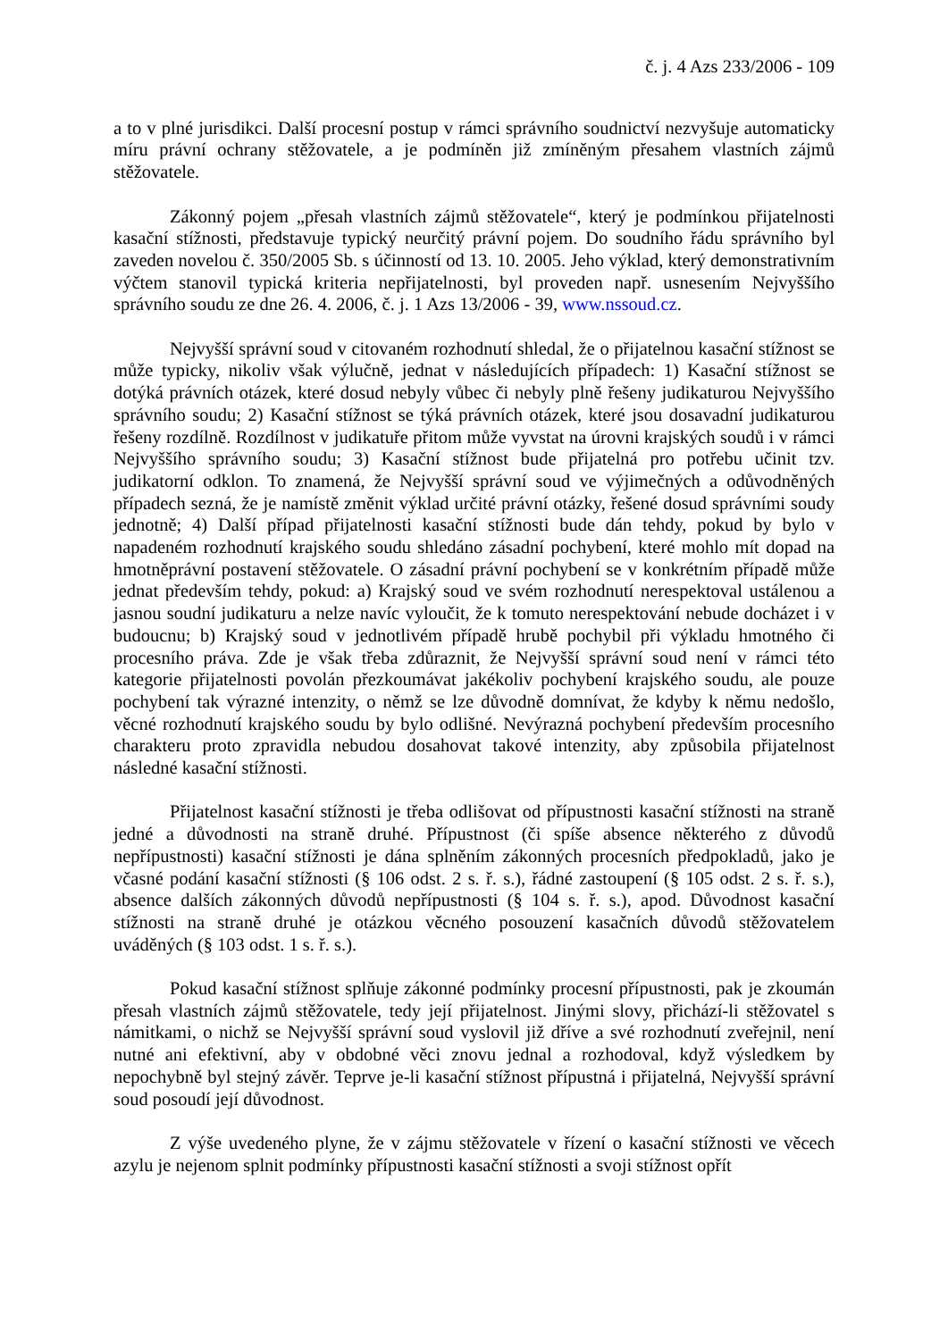č. j. 4 Azs 233/2006 - 109
a to v plné jurisdikci. Další procesní postup v rámci správního soudnictví nezvyšuje automaticky míru právní ochrany stěžovatele, a je podmíněn již zmíněným přesahem vlastních zájmů stěžovatele.
Zákonný pojem „přesah vlastních zájmů stěžovatele“, který je podmínkou přijatelnosti kasační stížnosti, představuje typický neurčitý právní pojem. Do soudního řádu správního byl zaveden novelou č. 350/2005 Sb. s účinností od 13. 10. 2005. Jeho výklad, který demonstrativním výčtem stanovil typická kriteria nepřijatelnosti, byl proveden např. usnesením Nejvyššího správního soudu ze dne 26. 4. 2006, č. j. 1 Azs 13/2006 - 39, www.nssoud.cz.
Nejvyšší správní soud v citovaném rozhodnutí shledal, že o přijatelnou kasační stížnost se může typicky, nikoliv však výlučně, jednat v následujících případech: 1) Kasační stížnost se dotýká právních otázek, které dosud nebyly vůbec či nebyly plně řešeny judikaturou Nejvyššího správního soudu; 2) Kasační stížnost se týká právních otázek, které jsou dosavadní judikaturou řešeny rozdílně. Rozdílnost v judikatuře přitom může vyvstat na úrovni krajských soudů i v rámci Nejvyššího správního soudu; 3) Kasační stížnost bude přijatelná pro potřebu učinit tzv. judikatorní odklon. To znamená, že Nejvyšší správní soud ve výjimečných a odůvodněných případech sezná, že je namístě změnit výklad určité právní otázky, řešené dosud správními soudy jednotně; 4) Další případ přijatelnosti kasační stížnosti bude dán tehdy, pokud by bylo v napadeném rozhodnutí krajského soudu shledáno zásadní pochybení, které mohlo mít dopad na hmotněprávní postavení stěžovatele. O zásadní právní pochybení se v konkrétním případě může jednat především tehdy, pokud: a) Krajský soud ve svém rozhodnutí nerespektoval ustálenou a jasnou soudní judikaturu a nelze navíc vyloučit, že k tomuto nerespektování nebude docházet i v budoucnu; b) Krajský soud v jednotlivém případě hrubě pochybil při výkladu hmotného či procesního práva. Zde je však třeba zdůraznit, že Nejvyšší správní soud není v rámci této kategorie přijatelnosti povolán přezkoumávat jakékoliv pochybení krajského soudu, ale pouze pochybení tak výrazné intenzity, o němž se lze důvodně domnívat, že kdyby k němu nedošlo, věcné rozhodnutí krajského soudu by bylo odlišné. Nevýrazná pochybení především procesního charakteru proto zpravidla nebudou dosahovat takové intenzity, aby způsobila přijatelnost následné kasační stížnosti.
Přijatelnost kasační stížnosti je třeba odlišovat od přípustnosti kasační stížnosti na straně jedné a důvodnosti na straně druhé. Přípustnost (či spíše absence některého z důvodů nepřípustnosti) kasační stížnosti je dána splněním zákonných procesních předpokladů, jako je včasné podání kasační stížnosti (§ 106 odst. 2 s. ř. s.), řádné zastoupení (§ 105 odst. 2 s. ř. s.), absence dalších zákonných důvodů nepřípustnosti (§ 104 s. ř. s.), apod. Důvodnost kasační stížnosti na straně druhé je otázkou věcného posouzení kasačních důvodů stěžovatelem uváděných (§ 103 odst. 1 s. ř. s.).
Pokud kasační stížnost splňuje zákonné podmínky procesní přípustnosti, pak je zkoumán přesah vlastních zájmů stěžovatele, tedy její přijatelnost. Jinými slovy, přichází-li stěžovatel s námitkami, o nichž se Nejvyšší správní soud vyslovil již dříve a své rozhodnutí zveřejnil, není nutné ani efektivní, aby v obdobné věci znovu jednal a rozhodoval, když výsledkem by nepochybně byl stejný závěr. Teprve je-li kasační stížnost přípustná i přijatelná, Nejvyšší správní soud posoudí její důvodnost.
Z výše uvedeného plyne, že v zájmu stěžovatele v řízení o kasační stížnosti ve věcech azylu je nejenom splnit podmínky přípustnosti kasační stížnosti a svoji stížnost opřít